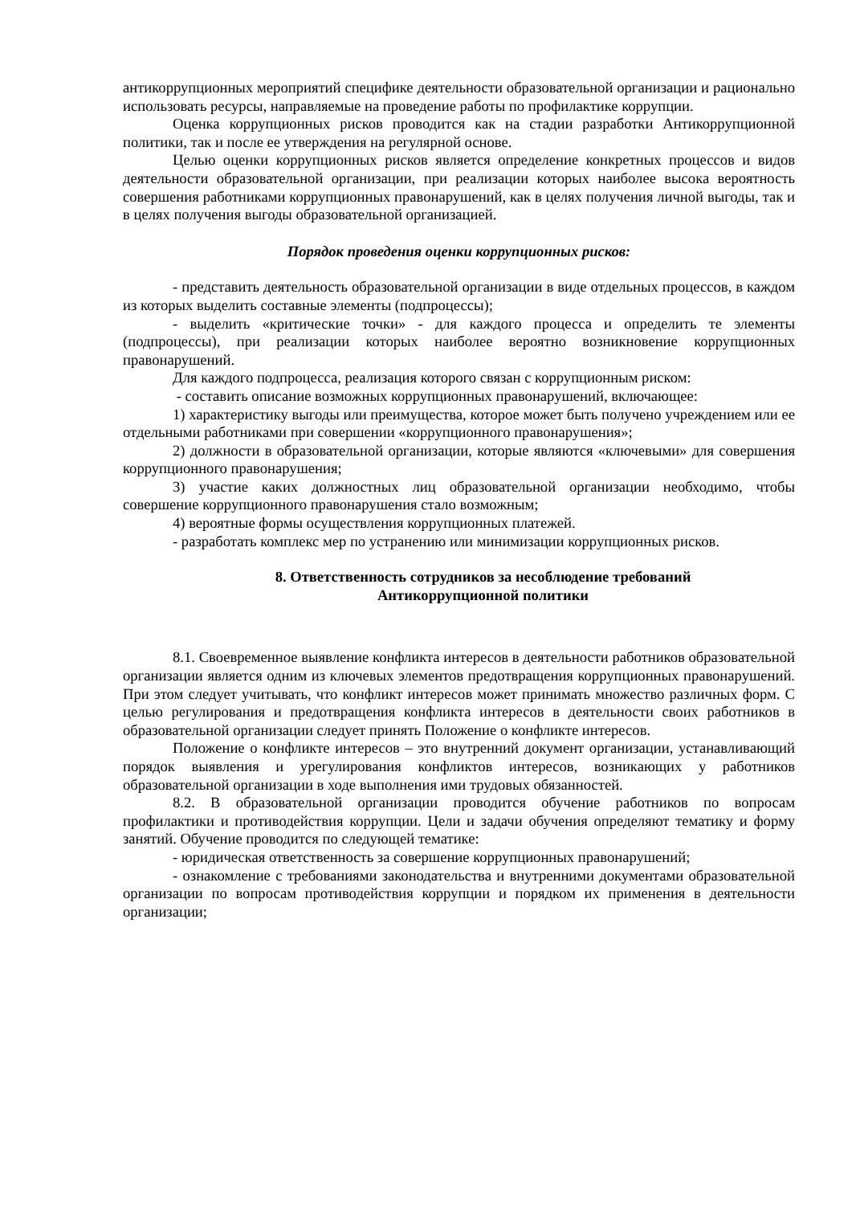антикоррупционных мероприятий специфике деятельности образовательной организации и рационально использовать ресурсы, направляемые на проведение работы по профилактике коррупции.
Оценка коррупционных рисков проводится как на стадии разработки Антикоррупционной политики, так и после ее утверждения на регулярной основе.
Целью оценки коррупционных рисков является определение конкретных процессов и видов деятельности образовательной организации, при реализации которых наиболее высока вероятность совершения работниками коррупционных правонарушений, как в целях получения личной выгоды, так и в целях получения выгоды образовательной организацией.
Порядок проведения оценки коррупционных рисков:
- представить деятельность образовательной организации в виде отдельных процессов, в каждом из которых выделить составные элементы (подпроцессы);
- выделить «критические точки» - для каждого процесса и определить те элементы (подпроцессы), при реализации которых наиболее вероятно возникновение коррупционных правонарушений.
Для каждого подпроцесса, реализация которого связан с коррупционным риском:
- составить описание возможных коррупционных правонарушений, включающее:
1) характеристику выгоды или преимущества, которое может быть получено учреждением или ее отдельными работниками при совершении «коррупционного правонарушения»;
2) должности в образовательной организации, которые являются «ключевыми» для совершения коррупционного правонарушения;
3) участие каких должностных лиц образовательной организации необходимо, чтобы совершение коррупционного правонарушения стало возможным;
4) вероятные формы осуществления коррупционных платежей.
- разработать комплекс мер по устранению или минимизации коррупционных рисков.
8. Ответственность сотрудников за несоблюдение требований
Антикоррупционной политики
8.1. Своевременное выявление конфликта интересов в деятельности работников образовательной организации является одним из ключевых элементов предотвращения коррупционных правонарушений. При этом следует учитывать, что конфликт интересов может принимать множество различных форм. С целью регулирования и предотвращения конфликта интересов в деятельности своих работников в образовательной организации следует принять Положение о конфликте интересов.
Положение о конфликте интересов – это внутренний документ организации, устанавливающий порядок выявления и урегулирования конфликтов интересов, возникающих у работников образовательной организации в ходе выполнения ими трудовых обязанностей.
8.2. В образовательной организации проводится обучение работников по вопросам профилактики и противодействия коррупции. Цели и задачи обучения определяют тематику и форму занятий. Обучение проводится по следующей тематике:
- юридическая ответственность за совершение коррупционных правонарушений;
- ознакомление с требованиями законодательства и внутренними документами образовательной организации по вопросам противодействия коррупции и порядком их применения в деятельности организации;